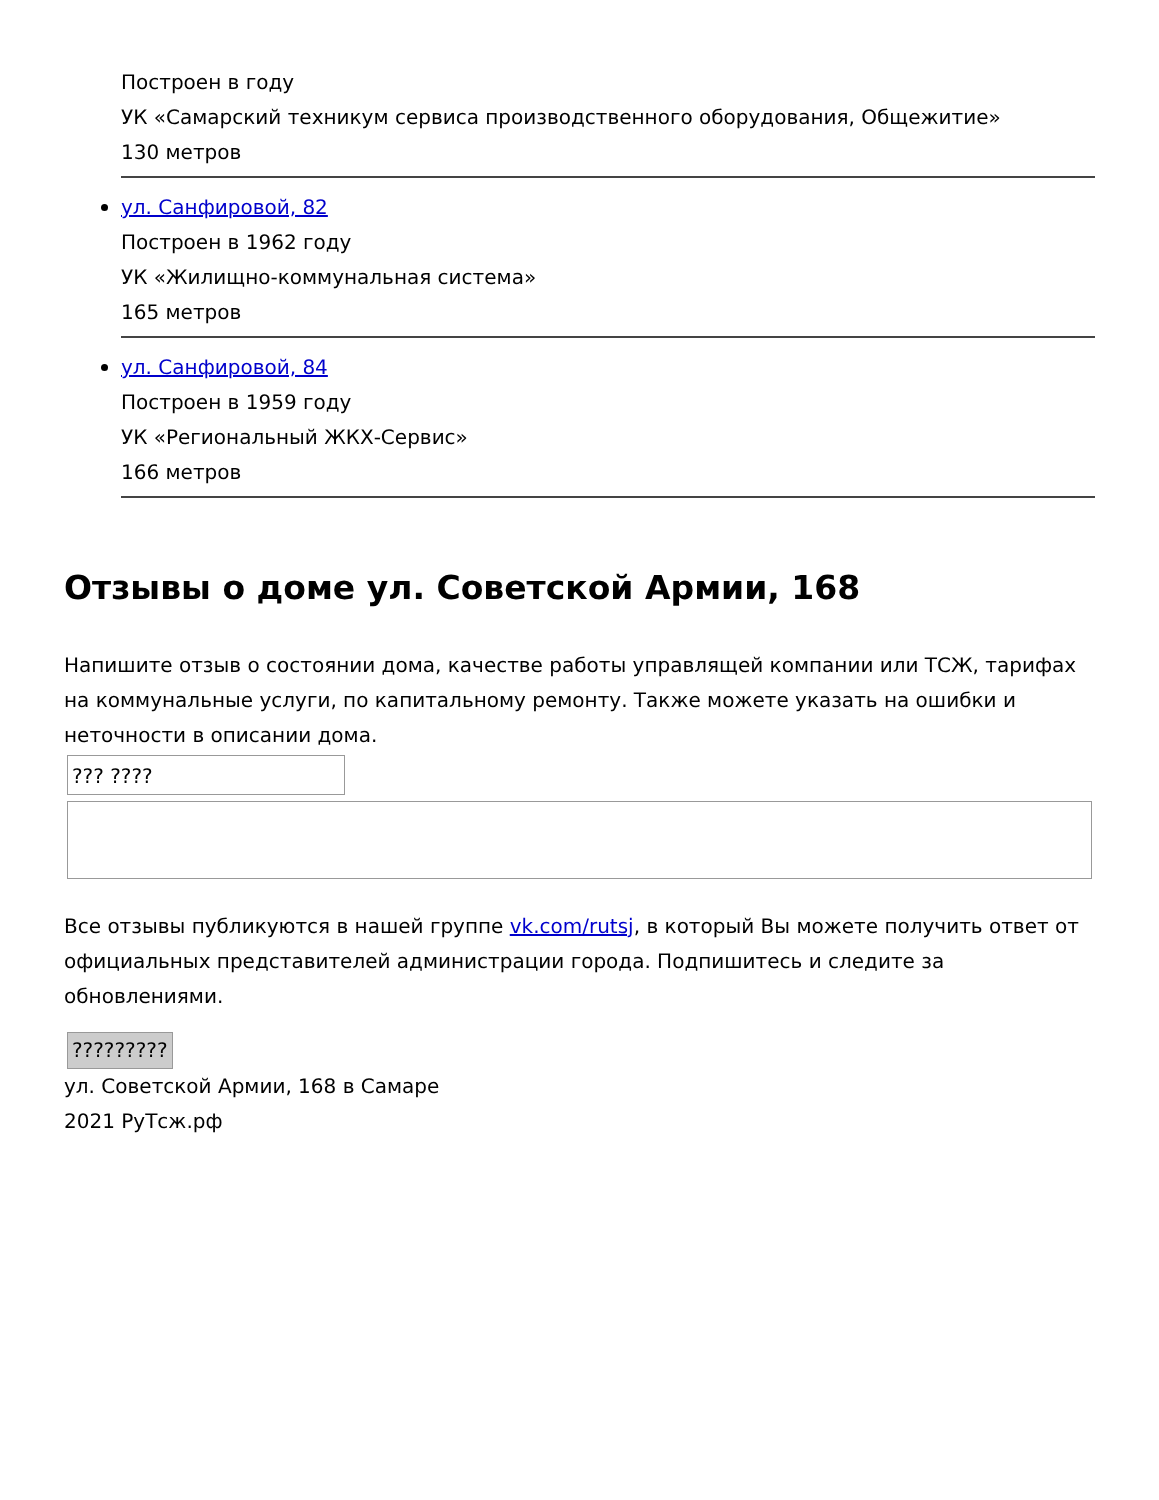Построен в году
УК «Самарский техникум сервиса производственного оборудования, Общежитие»
130 метров
ул. Санфировой, 82
Построен в 1962 году
УК «Жилищно-коммунальная система»
165 метров
ул. Санфировой, 84
Построен в 1959 году
УК «Региональный ЖКХ-Сервис»
166 метров
Отзывы о доме ул. Советской Армии, 168
Напишите отзыв о состоянии дома, качестве работы управлящей компании или ТСЖ, тарифах на коммунальные услуги, по капитальному ремонту. Также можете указать на ошибки и неточности в описании дома.
??? ????
Все отзывы публикуются в нашей группе vk.com/rutsj, в который Вы можете получить ответ от официальных представителей администрации города. Подпишитесь и следите за обновлениями.
?????????
ул. Советской Армии, 168 в Самаре
2021 РуТсж.рф